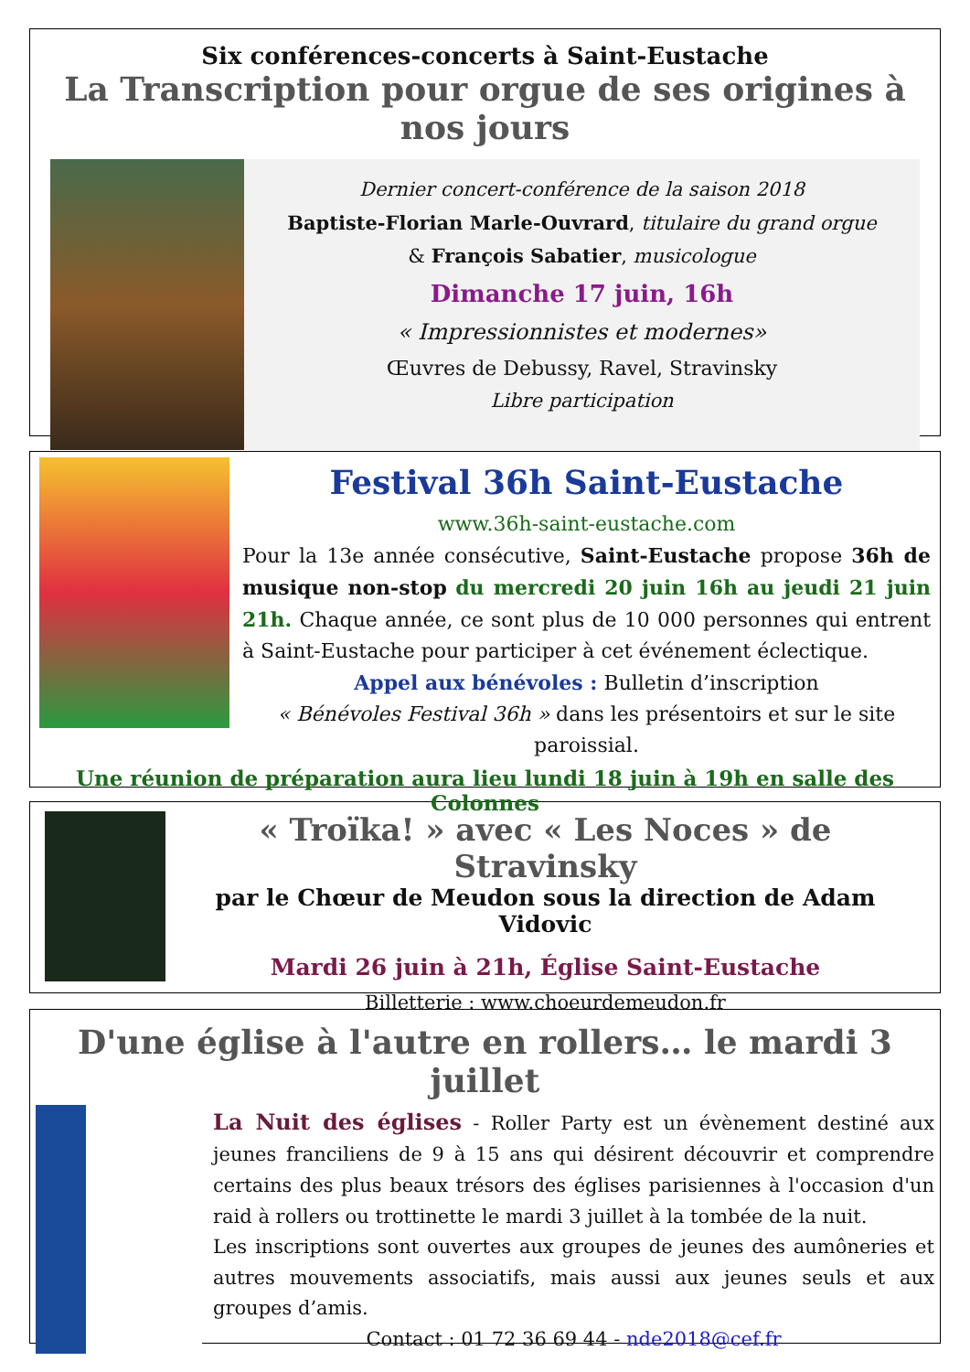Six conférences-concerts à Saint-Eustache
La Transcription pour orgue de ses origines à nos jours
Dernier concert-conférence de la saison 2018
Baptiste-Florian Marle-Ouvrard, titulaire du grand orgue
& François Sabatier, musicologue
Dimanche 17 juin, 16h
« Impressionnistes et modernes»
Œuvres de Debussy, Ravel, Stravinsky
Libre participation
Festival 36h Saint-Eustache
www.36h-saint-eustache.com
Pour la 13e année consécutive, Saint-Eustache propose 36h de musique non-stop du mercredi 20 juin 16h au jeudi 21 juin 21h. Chaque année, ce sont plus de 10 000 personnes qui entrent à Saint-Eustache pour participer à cet événement éclectique.
Appel aux bénévoles : Bulletin d’inscription
« Bénévoles Festival 36h » dans les présentoirs et sur le site paroissial.
Une réunion de préparation aura lieu lundi 18 juin à 19h en salle des Colonnes
« Troïka! » avec « Les Noces » de Stravinsky
par le Chœur de Meudon sous la direction de Adam Vidovic
Mardi 26 juin à 21h, Église Saint-Eustache
Billetterie : www.choeurdemeudon.fr
D'une église à l'autre en rollers… le mardi 3 juillet
La Nuit des églises - Roller Party est un évènement destiné aux jeunes franciliens de 9 à 15 ans qui désirent découvrir et comprendre certains des plus beaux trésors des églises parisiennes à l'occasion d'un raid à rollers ou trottinette le mardi 3 juillet à la tombée de la nuit.
Les inscriptions sont ouvertes aux groupes de jeunes des aumôneries et autres mouvements associatifs, mais aussi aux jeunes seuls et aux groupes d’amis.
Contact : 01 72 36 69 44 - nde2018@cef.fr